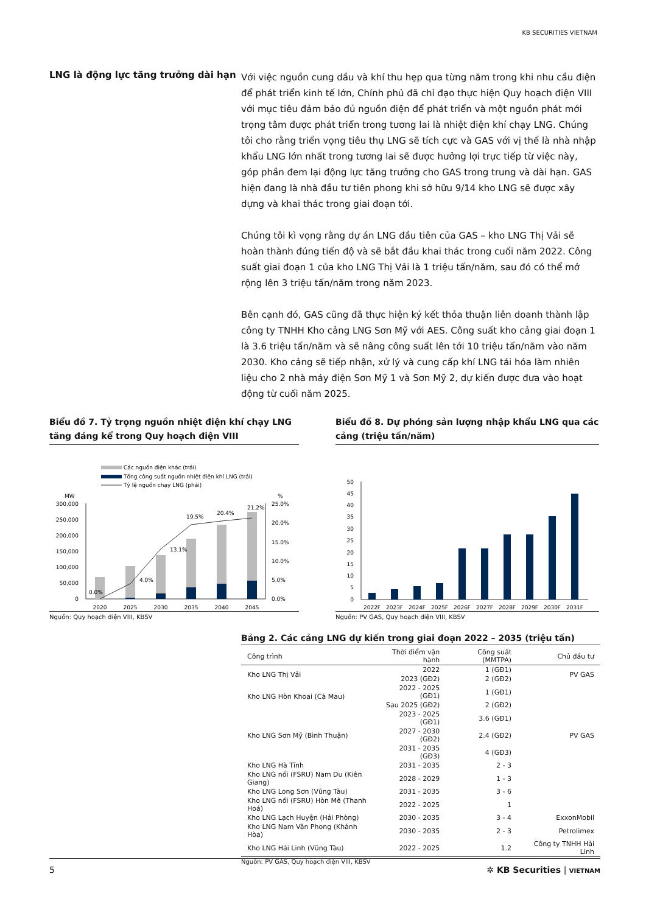KB SECURITIES VIETNAM
LNG là động lực tăng trưởng dài hạn
Với việc nguồn cung dầu và khí thu hẹp qua từng năm trong khi nhu cầu điện để phát triển kinh tế lớn, Chính phủ đã chỉ đạo thực hiện Quy hoạch điện VIII với mục tiêu đảm bảo đủ nguồn điện để phát triển và một nguồn phát mới trọng tâm được phát triển trong tương lai là nhiệt điện khí chạy LNG. Chúng tôi cho rằng triển vọng tiêu thụ LNG sẽ tích cực và GAS với vị thế là nhà nhập khẩu LNG lớn nhất trong tương lai sẽ được hưởng lợi trực tiếp từ việc này, góp phần đem lại động lực tăng trưởng cho GAS trong trung và dài hạn. GAS hiện đang là nhà đầu tư tiên phong khi sở hữu 9/14 kho LNG sẽ được xây dựng và khai thác trong giai đoạn tới.
Chúng tôi kì vọng rằng dự án LNG đầu tiên của GAS – kho LNG Thị Vải sẽ hoàn thành đúng tiến độ và sẽ bắt đầu khai thác trong cuối năm 2022. Công suất giai đoạn 1 của kho LNG Thị Vải là 1 triệu tấn/năm, sau đó có thể mở rộng lên 3 triệu tấn/năm trong năm 2023.
Bên cạnh đó, GAS cũng đã thực hiện ký kết thỏa thuận liên doanh thành lập công ty TNHH Kho cảng LNG Sơn Mỹ với AES. Công suất kho cảng giai đoạn 1 là 3.6 triệu tấn/năm và sẽ nâng công suất lên tới 10 triệu tấn/năm vào năm 2030. Kho cảng sẽ tiếp nhận, xử lý và cung cấp khí LNG tái hóa làm nhiên liệu cho 2 nhà máy điện Sơn Mỹ 1 và Sơn Mỹ 2, dự kiến được đưa vào hoạt động từ cuối năm 2025.
Biểu đồ 7. Tỷ trọng nguồn nhiệt điện khí chạy LNG tăng đáng kể trong Quy hoạch điện VIII
Các nguồn điện khác (trái)
Tổng công suất nguồn nhiệt điện khí LNG (trái)
Tỷ lệ nguồn chạy LNG (phải)
MW
%
300,000
250,000
200,000
150,000
100,000
50,000
0
25.0%
20.0%
15.0%
10.0%
5.0%
0.0%
0.0%
4.0%
13.1%
19.5%
20.4%
21.2%
2020
2025
2030
2035
2040
2045
Nguồn: Quy hoạch điện VIII, KBSV
Biểu đồ 8. Dự phóng sản lượng nhập khẩu LNG qua các cảng (triệu tấn/năm)
50
45
40
35
30
25
20
15
10
5
0
2022F
2023F
2024F
2025F
2026F
2027F
2028F
2029F
2030F
2031F
Nguồn: PV GAS, Quy hoạch điện VIII, KBSV
Bảng 2. Các cảng LNG dự kiến trong giai đoạn 2022 – 2035 (triệu tấn)
| Công trình | Thời điểm vận hành | Công suất (MMTPA) | Chủ đầu tư |
| --- | --- | --- | --- |
| Kho LNG Thị Vải | 2022 | 1 (GĐ1) | PV GAS |
| | 2023 (GĐ2) | 2 (GĐ2) | |
| Kho LNG Hòn Khoai (Cà Mau) | 2022 - 2025 (GĐ1) | 1 (GĐ1) | |
| | Sau 2025 (GĐ2) | 2 (GĐ2) | |
| Kho LNG Sơn Mỹ (Bình Thuận) | 2023 - 2025 (GĐ1) | 3.6 (GĐ1) | PV GAS |
| | 2027 - 2030 (GĐ2) | 2.4 (GĐ2) | |
| | 2031 - 2035 (GĐ3) | 4 (GĐ3) | |
| Kho LNG Hà Tĩnh | 2031 - 2035 | 2 - 3 | |
| Kho LNG nổi (FSRU) Nam Du (Kiên Giang) | 2028 - 2029 | 1 - 3 | |
| Kho LNG Long Sơn (Vũng Tàu) | 2031 - 2035 | 3 - 6 | |
| Kho LNG nổi (FSRU) Hòn Mê (Thanh Hoá) | 2022 - 2025 | 1 | |
| Kho LNG Lạch Huyện (Hải Phòng) | 2030 - 2035 | 3 - 4 | ExxonMobil |
| Kho LNG Nam Vân Phong (Khánh Hòa) | 2030 - 2035 | 2 - 3 | Petrolimex |
| Kho LNG Hải Linh (Vũng Tàu) | 2022 - 2025 | 1.2 | Công ty TNHH Hải Linh |
Nguồn: PV GAS, Quy hoạch điện VIII, KBSV
5 ✲ KB Securities | VIETNAM